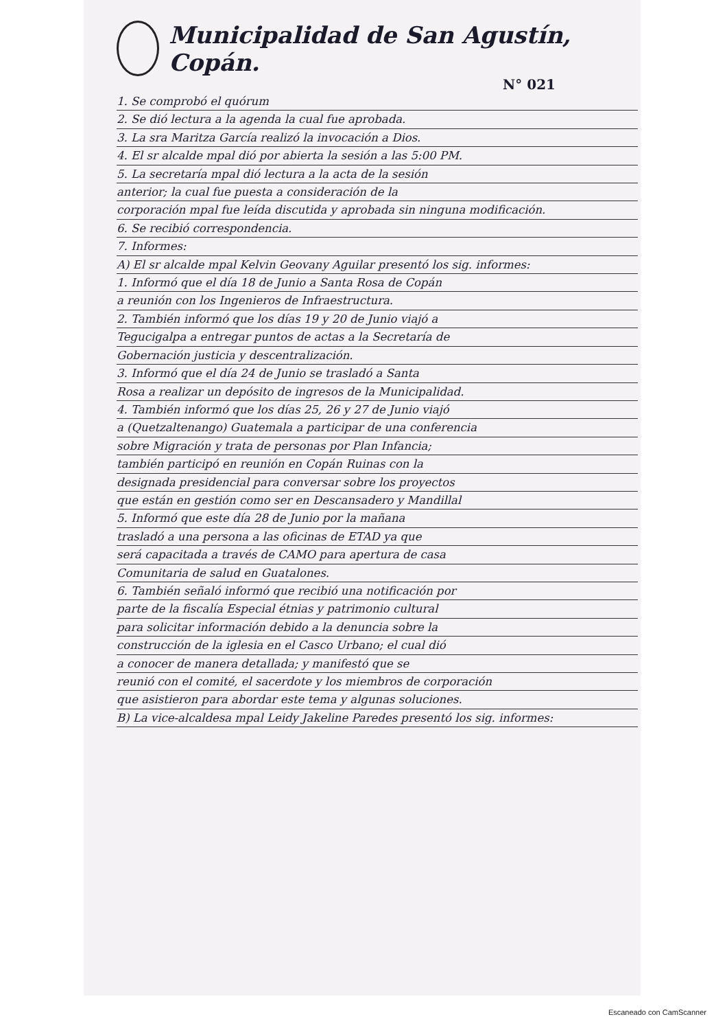Municipalidad de San Agustín, Copán.
N° 021
1. Se comprobó el quórum
2. Se dió lectura a la agenda la cual fue aprobada.
3. La sra Maritza García realizó la invocación a Dios.
4. El sr alcalde mpal dió por abierta la sesión a las 5:00 PM.
5. La secretaría mpal dió lectura a la acta de la sesión
anterior; la cual fue puesta a consideración de la
corporación mpal fue leída discutida y aprobada sin ninguna modificación.
6. Se recibió correspondencia.
7. Informes:
A) El sr alcalde mpal Kelvin Geovany Aguilar presentó los sig. informes:
1. Informó que el día 18 de Junio a Santa Rosa de Copán
a reunión con los Ingenieros de Infraestructura.
2. También informó que los días 19 y 20 de Junio viajó a
Tegucigalpa a entregar puntos de actas a la Secretaría de
Gobernación justicia y descentralización.
3. Informó que el día 24 de Junio se trasladó a Santa
Rosa a realizar un depósito de ingresos de la Municipalidad.
4. También informó que los días 25, 26 y 27 de Junio viajó
a (Quetzaltenango) Guatemala a participar de una conferencia
sobre Migración y trata de personas por Plan Infancia;
también participó en reunión en Copán Ruinas con la
designada presidencial para conversar sobre los proyectos
que están en gestión como ser en Descansadero y Mandillal
5. Informó que este día 28 de Junio por la mañana
trasladó a una persona a las oficinas de ETAD ya que
será capacitada a través de CAMO para apertura de casa
Comunitaria de salud en Guatalones.
6. También señaló informó que recibió una notificación por
parte de la fiscalía Especial étnias y patrimonio cultural
para solicitar información debido a la denuncia sobre la
construcción de la iglesia en el Casco Urbano; el cual dió
a conocer de manera detallada; y manifestó que se
reunió con el comité, el sacerdote y los miembros de corporación
que asistieron para abordar este tema y algunas soluciones.
B) La vice-alcaldesa mpal Leidy Jakeline Paredes presentó los sig. informes:
Escaneado con CamScanner